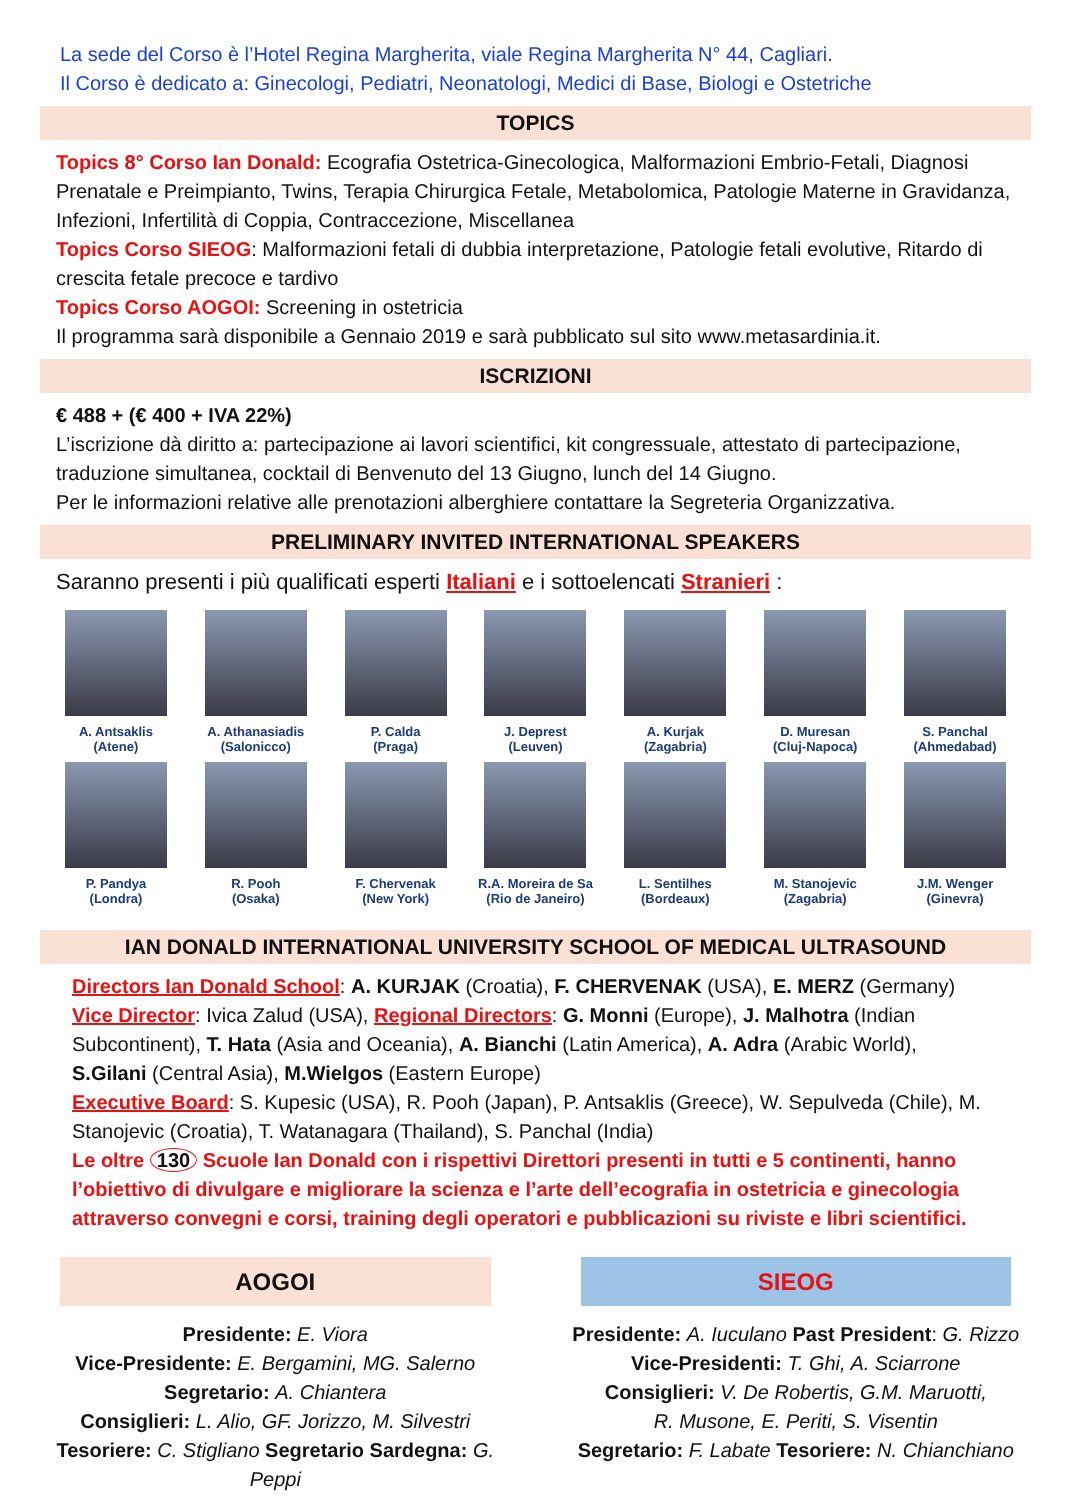La sede del Corso è l’Hotel Regina Margherita, viale Regina Margherita N° 44, Cagliari.
Il Corso è dedicato a: Ginecologi, Pediatri, Neonatologi, Medici di Base, Biologi e Ostetriche
TOPICS
Topics 8° Corso Ian Donald: Ecografia Ostetrica-Ginecologica, Malformazioni Embrio-Fetali, Diagnosi Prenatale e Preimpianto, Twins, Terapia Chirurgica Fetale, Metabolomica, Patologie Materne in Gravidanza, Infezioni, Infertilità di Coppia, Contraccezione, Miscellanea
Topics Corso SIEOG: Malformazioni fetali di dubbia interpretazione, Patologie fetali evolutive, Ritardo di crescita fetale precoce e tardivo
Topics Corso AOGOI: Screening in ostetricia
Il programma sarà disponibile a Gennaio 2019 e sarà pubblicato sul sito www.metasardinia.it.
ISCRIZIONI
€ 488 + (€ 400 + IVA 22%)
L’iscrizione dà diritto a: partecipazione ai lavori scientifici, kit congressuale, attestato di partecipazione, traduzione simultanea, cocktail di Benvenuto del 13 Giugno, lunch del 14 Giugno.
Per le informazioni relative alle prenotazioni alberghiere contattare la Segreteria Organizzativa.
PRELIMINARY INVITED INTERNATIONAL SPEAKERS
Saranno presenti i più qualificati esperti Italiani e i sottoelencati Stranieri :
A. Antsaklis
(Atene)
A. Athanasiadis
(Salonicco)
P. Calda
(Praga)
J. Deprest
(Leuven)
A. Kurjak
(Zagabria)
D. Muresan
(Cluj-Napoca)
S. Panchal
(Ahmedabad)
P. Pandya
(Londra)
R. Pooh
(Osaka)
F. Chervenak
(New York)
R.A. Moreira de Sa
(Rio de Janeiro)
L. Sentilhes
(Bordeaux)
M. Stanojevic
(Zagabria)
J.M. Wenger
(Ginevra)
IAN DONALD INTERNATIONAL UNIVERSITY SCHOOL OF MEDICAL ULTRASOUND
Directors Ian Donald School: A. KURJAK (Croatia), F. CHERVENAK (USA), E. MERZ (Germany)
Vice Director: Ivica Zalud (USA), Regional Directors: G. Monni (Europe), J. Malhotra (Indian Subcontinent), T. Hata (Asia and Oceania), A. Bianchi (Latin America), A. Adra (Arabic World), S.Gilani (Central Asia), M.Wielgos (Eastern Europe)
Executive Board: S. Kupesic (USA), R. Pooh (Japan), P. Antsaklis (Greece), W. Sepulveda (Chile), M. Stanojevic (Croatia), T. Watanagara (Thailand), S. Panchal (India)
Le oltre 130 Scuole Ian Donald con i rispettivi Direttori presenti in tutti e 5 continenti, hanno l’obiettivo di divulgare e migliorare la scienza e l’arte dell’ecografia in ostetricia e ginecologia attraverso convegni e corsi, training degli operatori e pubblicazioni su riviste e libri scientifici.
AOGOI
Presidente: E. Viora
Vice-Presidente: E. Bergamini, MG. Salerno
Segretario: A. Chiantera
Consiglieri: L. Alio, GF. Jorizzo, M. Silvestri
Tesoriere: C. Stigliano Segretario Sardegna: G. Peppi
SIEOG
Presidente: A. Iuculano Past President: G. Rizzo
Vice-Presidenti: T. Ghi, A. Sciarrone
Consiglieri: V. De Robertis, G.M. Maruotti,
R. Musone, E. Periti, S. Visentin
Segretario: F. Labate Tesoriere: N. Chianchiano